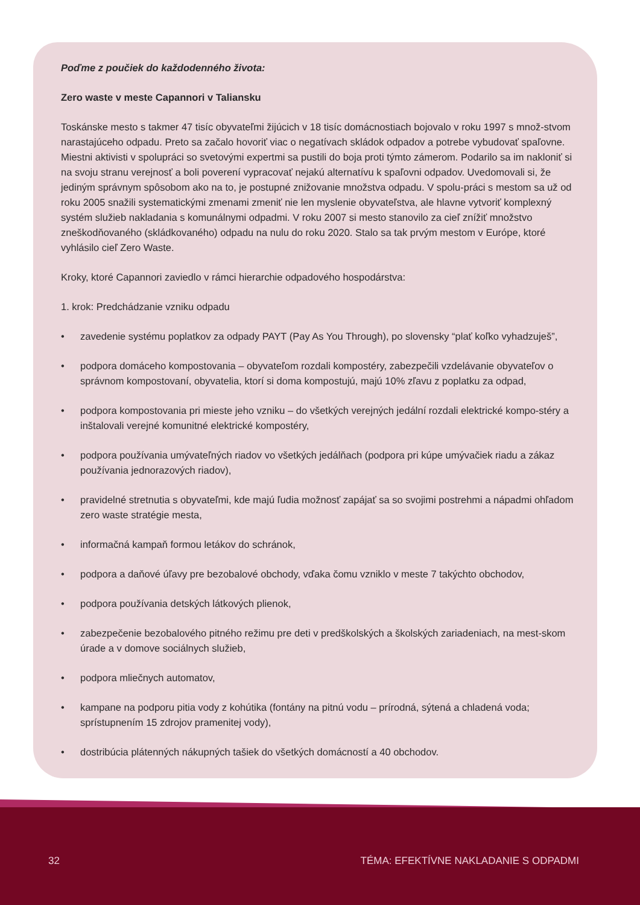Poďme z poučiek do každodenného života:
Zero waste v meste Capannori v Taliansku
Toskánske mesto s takmer 47 tisíc obyvateľmi žijúcich v 18 tisíc domácnostiach bojovalo v roku 1997 s množ-stvom narastajúceho odpadu. Preto sa začalo hovoriť viac o negatívach skládok odpadov a potrebe vybudovať spaľovne. Miestni aktivisti v spolupráci so svetovými expertmi sa pustili do boja proti týmto zámerom. Podarilo sa im nakloniť si na svoju stranu verejnosť a boli poverení vypracovať nejakú alternatívu k spaľovni odpadov. Uvedomovali si, že jediným správnym spôsobom ako na to, je postupné znižovanie množstva odpadu. V spolu-práci s mestom sa už od roku 2005 snažili systematickými zmenami zmeniť nie len myslenie obyvateľstva, ale hlavne vytvoriť komplexný systém služieb nakladania s komunálnymi odpadmi. V roku 2007 si mesto stanovilo za cieľ znížiť množstvo zneškodňovaného (skládkovaného) odpadu na nulu do roku 2020. Stalo sa tak prvým mestom v Európe, ktoré vyhlásilo cieľ Zero Waste.
Kroky, ktoré Capannori zaviedlo v rámci hierarchie odpadového hospodárstva:
1. krok: Predchádzanie vzniku odpadu
• zavedenie systému poplatkov za odpady PAYT (Pay As You Through), po slovensky “plať koľko vyhadzuješ”,
• podpora domáceho kompostovania – obyvateľom rozdali kompostéry, zabezpečili vzdelávanie obyvateľov o správnom kompostovaní, obyvatelia, ktorí si doma kompostujú, majú 10% zľavu z poplatku za odpad,
• podpora kompostovania pri mieste jeho vzniku – do všetkých verejných jedální rozdali elektrické kompo-stéry a inštalovali verejné komunitné elektrické kompostéry,
• podpora používania umývateľných riadov vo všetkých jedálňach (podpora pri kúpe umývačiek riadu a zákaz používania jednorazových riadov),
• pravidelné stretnutia s obyvateľmi, kde majú ľudia možnosť zapájať sa so svojimi postrehmi a nápadmi ohľadom zero waste stratégie mesta,
• informačná kampaň formou letákov do schránok,
• podpora a daňové úľavy pre bezobalové obchody, vďaka čomu vzniklo v meste 7 takýchto obchodov,
• podpora používania detských látkových plienok,
• zabezpečenie bezobalového pitného režimu pre deti v predškolských a školských zariadeniach, na mest-skom úrade a v domove sociálnych služieb,
• podpora mliečnych automatov,
• kampane na podporu pitia vody z kohútika (fontány na pitnú vodu – prírodná, sýtená a chladená voda; sprístupnením 15 zdrojov pramenitej vody),
• dostribúcia plátenných nákupných tašiek do všetkých domácností a 40 obchodov.
32 TÉMA: EFEKTÍVNE NAKLADANIE S ODPADMI